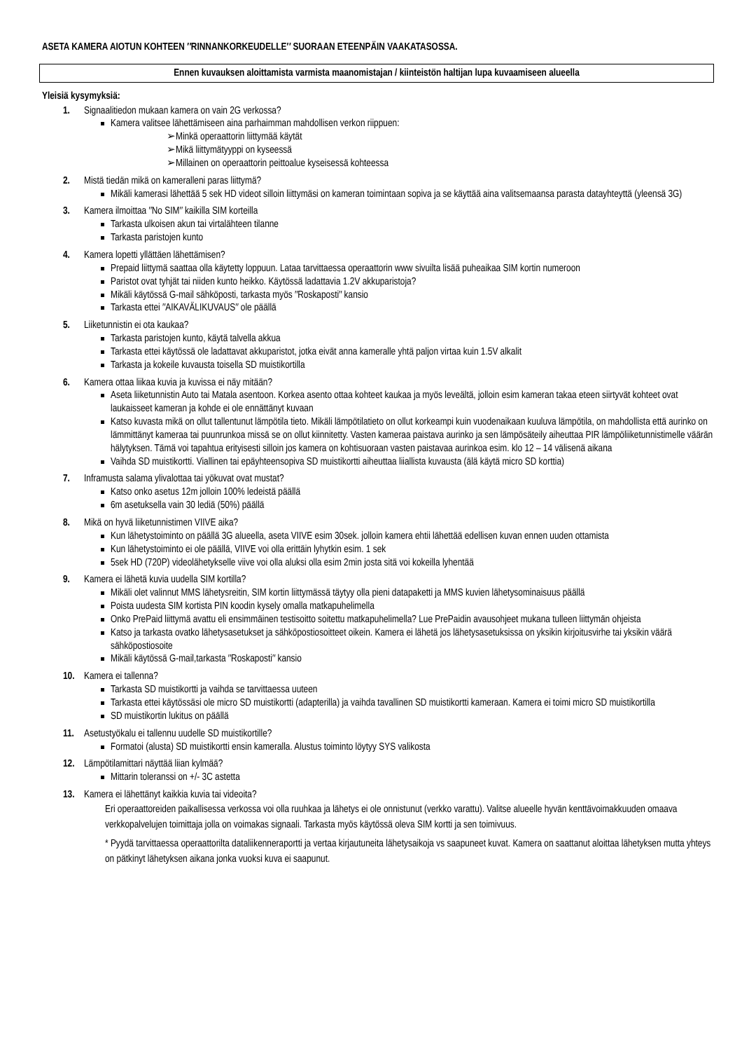ASETA KAMERA AIOTUN KOHTEEN ″RINNANKORKEUDELLE″ SUORAAN ETEENPÄIN VAAKATASOSSA.
Ennen kuvauksen aloittamista varmista maanomistajan / kiinteistön haltijan lupa kuvaamiseen alueella
Yleisiä kysymyksiä:
1. Signaalitiedon mukaan kamera on vain 2G verkossa?
Kamera valitsee lähettämiseen aina parhaimman mahdollisen verkon riippuen:
➢Minkä operaattorin liittymää käytät
➢Mikä liittymätyyppi on kyseessä
➢Millainen on operaattorin peittoalue kyseisessä kohteessa
2. Mistä tiedän mikä on kameralleni paras liittymä?
Mikäli kamerasi lähettää 5 sek HD videot silloin liittymäsi on kameran toimintaan sopiva ja se käyttää aina valitsemaansa parasta datayhteyttä (yleensä 3G)
3. Kamera ilmoittaa ″No SIM″ kaikilla SIM korteilla
Tarkasta ulkoisen akun tai virtalähteen tilanne
Tarkasta paristojen kunto
4. Kamera lopetti yllättäen lähettämisen?
Prepaid liittymä saattaa olla käytetty loppuun. Lataa tarvittaessa operaattorin www sivuilta lisää puheaikaa SIM kortin numeroon
Paristot ovat tyhjät tai niiden kunto heikko. Käytössä ladattavia 1.2V akkuparistoja?
Mikäli käytössä G-mail sähköposti, tarkasta myös ″Roskaposti″ kansio
Tarkasta ettei ″AIKAVÄLIKUVAUS″ ole päällä
5. Liiketunnistin ei ota kaukaa?
Tarkasta paristojen kunto, käytä talvella akkua
Tarkasta ettei käytössä ole ladattavat akkuparistot, jotka eivät anna kameralle yhtä paljon virtaa kuin 1.5V alkalit
Tarkasta ja kokeile kuvausta toisella SD muistikortilla
6. Kamera ottaa liikaa kuvia ja kuvissa ei näy mitään?
Aseta liiketunnistin Auto tai Matala asentoon. Korkea asento ottaa kohteet kaukaa ja myös leveältä, jolloin esim kameran takaa eteen siirtyvät kohteet ovat laukaisseet kameran ja kohde ei ole ennättänyt kuvaan
Katso kuvasta mikä on ollut tallentunut lämpötila tieto. Mikäli lämpötilatieto on ollut korkeampi kuin vuodenaikaan kuuluva lämpötila, on mahdollista että aurinko on lämmittänyt kameraa tai puunrunkoa missä se on ollut kiinnitetty. Vasten kameraa paistava aurinko ja sen lämpösäteily aiheuttaa PIR lämpöliiketunnistimelle väärän hälytyksen. Tämä voi tapahtua erityisesti silloin jos kamera on kohtisuoraan vasten paistavaa aurinkoa esim. klo 12 – 14 välisenä aikana
Vaihda SD muistikortti. Viallinen tai epäyhteensopiva SD muistikortti aiheuttaa liiallista kuvausta (älä käytä micro SD korttia)
7. Inframusta salama ylivalottaa tai yökuvat ovat mustat?
Katso onko asetus 12m jolloin 100% ledeistä päällä
6m asetuksella vain 30 lediä (50%) päällä
8. Mikä on hyvä liiketunnistimen VIIVE aika?
Kun lähetystoiminto on päällä 3G alueella, aseta VIIVE esim 30sek. jolloin kamera ehtii lähettää edellisen kuvan ennen uuden ottamista
Kun lähetystoiminto ei ole päällä, VIIVE voi olla erittäin lyhytkin esim. 1 sek
5sek HD (720P) videolähetykselle viive voi olla aluksi olla esim 2min josta sitä voi kokeilla lyhentää
9. Kamera ei lähetä kuvia uudella SIM kortilla?
Mikäli olet valinnut MMS lähetysreitin, SIM kortin liittymässä täytyy olla pieni datapaketti ja MMS kuvien lähetysominaisuus päällä
Poista uudesta SIM kortista PIN koodin kysely omalla matkapuhelimella
Onko PrePaid liittymä avattu eli ensimmäinen testisoitto soitettu matkapuhelimella? Lue PrePaidin avausohjeet mukana tulleen liittymän ohjeista
Katso ja tarkasta ovatko lähetysasetukset ja sähköpostiosoitteet oikein. Kamera ei lähetä jos lähetysasetuksissa on yksikin kirjoitusvirhe tai yksikin väärä sähköpostiosoite
Mikäli käytössä G-mail,tarkasta ″Roskaposti″ kansio
10. Kamera ei tallenna?
Tarkasta SD muistikortti ja vaihda se tarvittaessa uuteen
Tarkasta ettei käytössäsi ole micro SD muistikortti (adapterilla) ja vaihda tavallinen SD muistikortti kameraan. Kamera ei toimi micro SD muistikortilla
SD muistikortin lukitus on päällä
11. Asetustyökalu ei tallennu uudelle SD muistikortille?
Formatoi (alusta) SD muistikortti ensin kameralla. Alustus toiminto löytyy SYS valikosta
12. Lämpötilamittari näyttää liian kylmää?
Mittarin toleranssi on +/- 3C astetta
13. Kamera ei lähettänyt kaikkia kuvia tai videoita?
Eri operaattoreiden paikallisessa verkossa voi olla ruuhkaa ja lähetys ei ole onnistunut (verkko varattu). Valitse alueelle hyvän kenttävoimakkuuden omaava verkkopalvelujen toimittaja jolla on voimakas signaali. Tarkasta myös käytössä oleva SIM kortti ja sen toimivuus.
* Pyydä tarvittaessa operaattorilta dataliikenneraportti ja vertaa kirjautuneita lähetysaikoja vs saapuneet kuvat. Kamera on saattanut aloittaa lähetyksen mutta yhteys on pätkinyt lähetyksen aikana jonka vuoksi kuva ei saapunut.